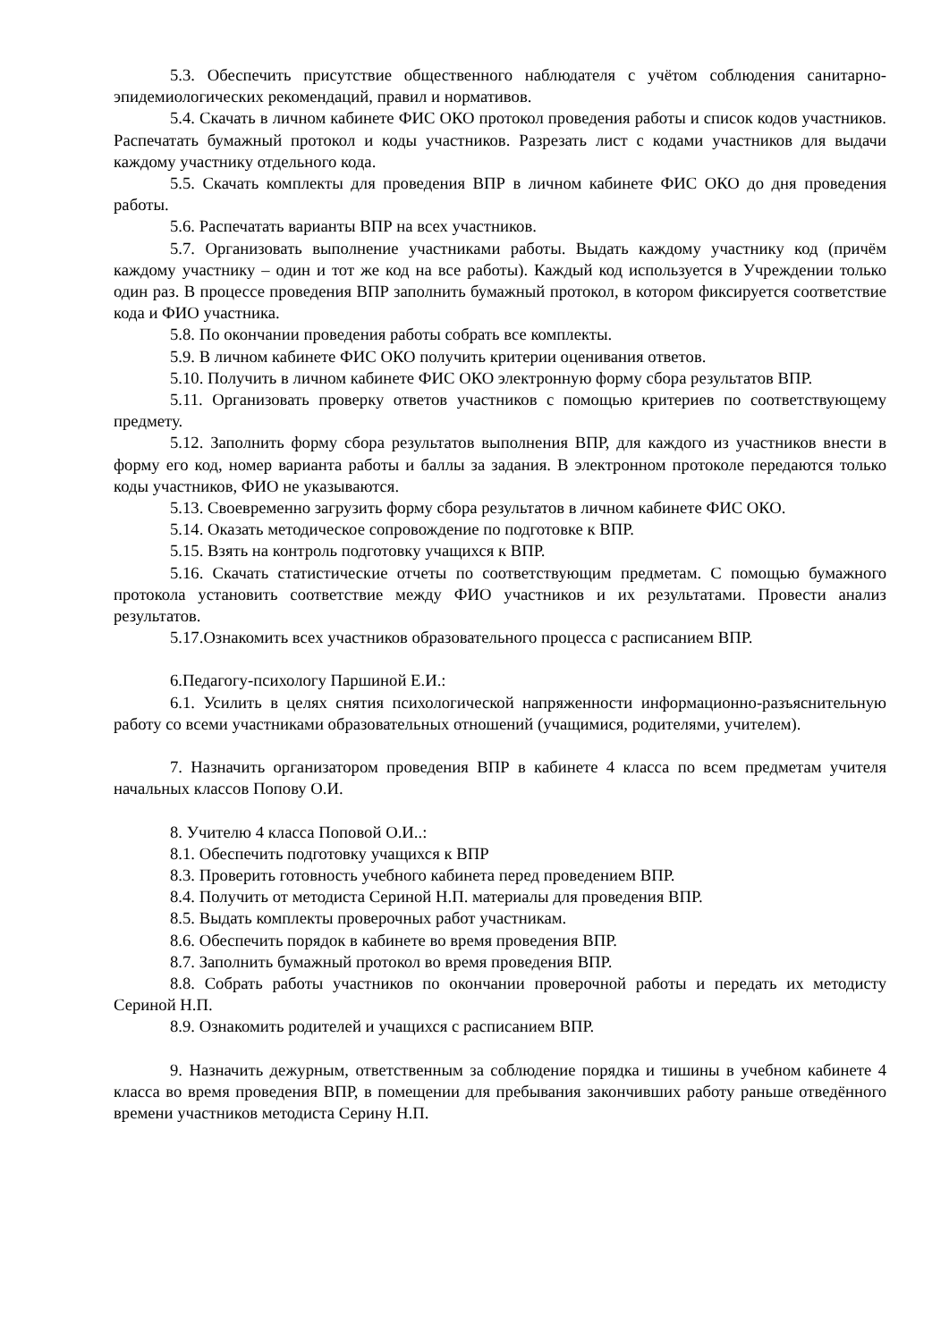5.3. Обеспечить присутствие общественного наблюдателя с учётом соблюдения санитарно-эпидемиологических рекомендаций, правил и нормативов.
5.4. Скачать в личном кабинете ФИС ОКО протокол проведения работы и список кодов участников. Распечатать бумажный протокол и коды участников. Разрезать лист с кодами участников для выдачи каждому участнику отдельного кода.
5.5. Скачать комплекты для проведения ВПР в личном кабинете ФИС ОКО до дня проведения работы.
5.6. Распечатать варианты ВПР на всех участников.
5.7. Организовать выполнение участниками работы. Выдать каждому участнику код (причём каждому участнику – один и тот же код на все работы). Каждый код используется в Учреждении только один раз. В процессе проведения ВПР заполнить бумажный протокол, в котором фиксируется соответствие кода и ФИО участника.
5.8. По окончании проведения работы собрать все комплекты.
5.9. В личном кабинете ФИС ОКО получить критерии оценивания ответов.
5.10. Получить в личном кабинете ФИС ОКО электронную форму сбора результатов ВПР.
5.11. Организовать проверку ответов участников с помощью критериев по соответствующему предмету.
5.12. Заполнить форму сбора результатов выполнения ВПР, для каждого из участников внести в форму его код, номер варианта работы и баллы за задания. В электронном протоколе передаются только коды участников, ФИО не указываются.
5.13. Своевременно загрузить форму сбора результатов в личном кабинете ФИС ОКО.
5.14. Оказать методическое сопровождение по подготовке к ВПР.
5.15. Взять на контроль подготовку учащихся к ВПР.
5.16. Скачать статистические отчеты по соответствующим предметам. С помощью бумажного протокола установить соответствие между ФИО участников и их результатами. Провести анализ результатов.
5.17.Ознакомить всех участников образовательного процесса с расписанием ВПР.
6.Педагогу-психологу Паршиной Е.И.:
6.1. Усилить в целях снятия психологической напряженности информационно-разъяснительную работу со всеми участниками образовательных отношений (учащимися, родителями, учителем).
7. Назначить организатором проведения ВПР в кабинете 4 класса по всем предметам учителя начальных классов Попову О.И.
8. Учителю 4 класса Поповой О.И..:
8.1. Обеспечить подготовку учащихся к ВПР
8.3. Проверить готовность учебного кабинета перед проведением ВПР.
8.4. Получить от методиста Сериной Н.П. материалы для проведения ВПР.
8.5. Выдать комплекты проверочных работ участникам.
8.6. Обеспечить порядок в кабинете во время проведения ВПР.
8.7. Заполнить бумажный протокол во время проведения ВПР.
8.8. Собрать работы участников по окончании проверочной работы и передать их методисту Сериной Н.П.
8.9. Ознакомить родителей и учащихся с расписанием ВПР.
9. Назначить дежурным, ответственным за соблюдение порядка и тишины в учебном кабинете 4 класса во время проведения ВПР, в помещении для пребывания закончивших работу раньше отведённого времени участников методиста Серину Н.П.